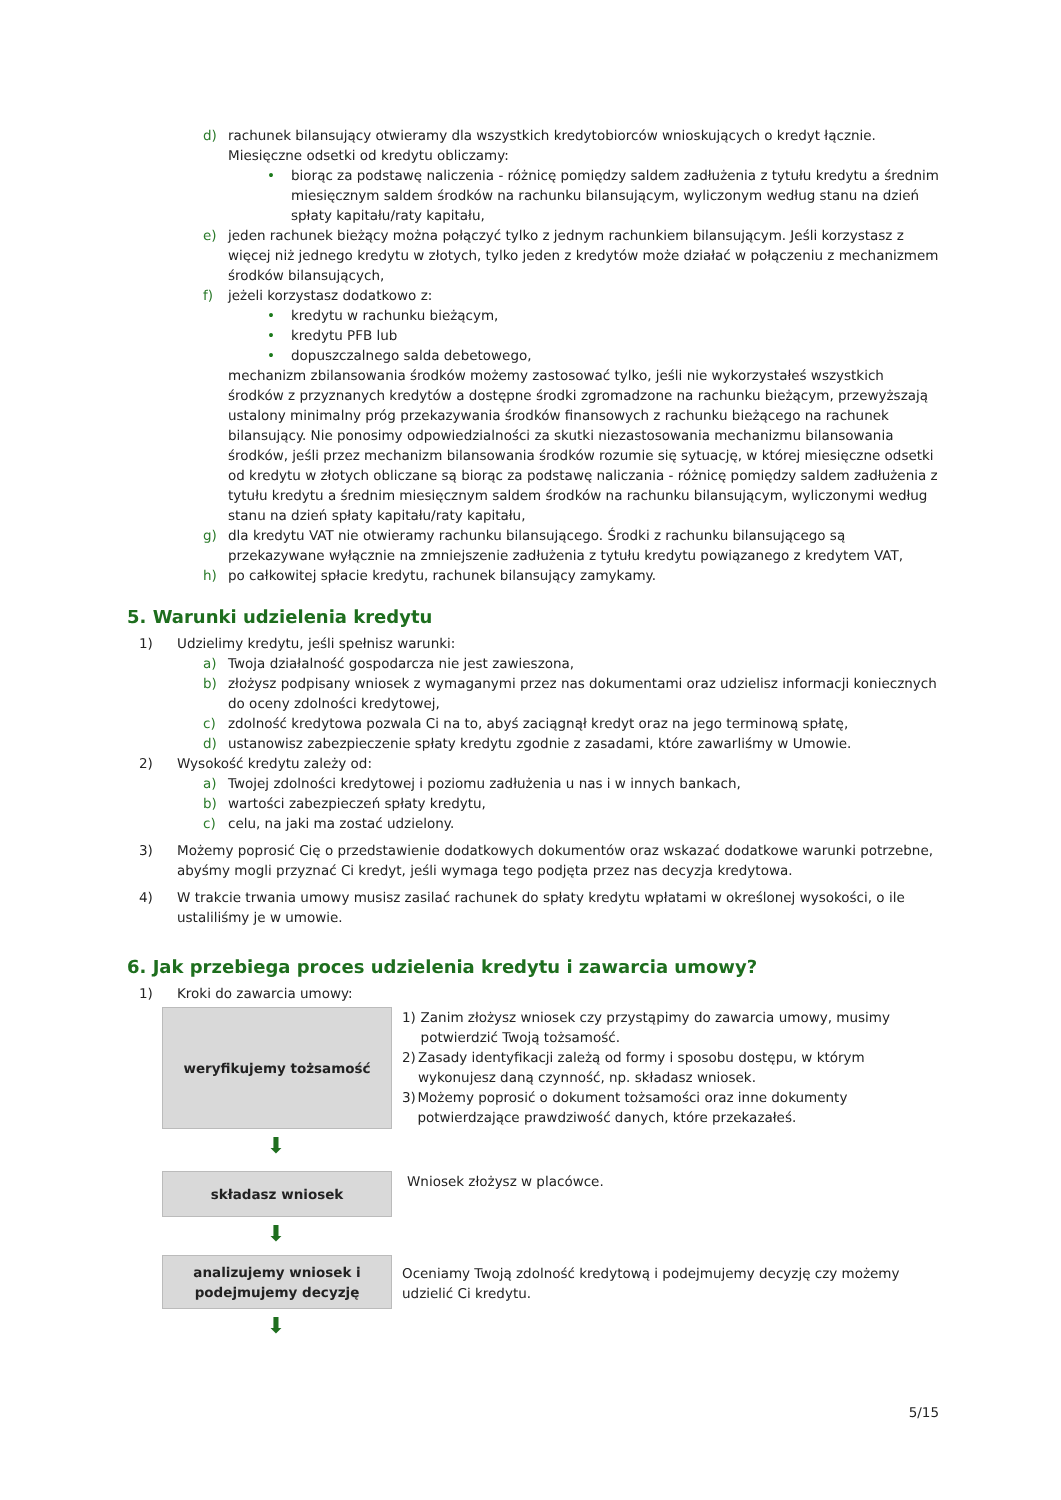d) rachunek bilansujący otwieramy dla wszystkich kredytobiorców wnioskujących o kredyt łącznie. Miesięczne odsetki od kredytu obliczamy:
• biorąc za podstawę naliczenia - różnicę pomiędzy saldem zadłużenia z tytułu kredytu a średnim miesięcznym saldem środków na rachunku bilansującym, wyliczonym według stanu na dzień spłaty kapitału/raty kapitału,
e) jeden rachunek bieżący można połączyć tylko z jednym rachunkiem bilansującym. Jeśli korzystasz z więcej niż jednego kredytu w złotych, tylko jeden z kredytów może działać w połączeniu z mechanizmem środków bilansujących,
f) jeżeli korzystasz dodatkowo z:
• kredytu w rachunku bieżącym,
• kredytu PFB lub
• dopuszczalnego salda debetowego,
mechanizm zbilansowania środków możemy zastosować tylko, jeśli nie wykorzystałeś wszystkich środków z przyznanych kredytów a dostępne środki zgromadzone na rachunku bieżącym, przewyższają ustalony minimalny próg przekazywania środków finansowych z rachunku bieżącego na rachunek bilansujący. Nie ponosimy odpowiedzialności za skutki niezastosowania mechanizmu bilansowania środków, jeśli przez mechanizm bilansowania środków rozumie się sytuację, w której miesięczne odsetki od kredytu w złotych obliczane są biorąc za podstawę naliczania - różnicę pomiędzy saldem zadłużenia z tytułu kredytu a średnim miesięcznym saldem środków na rachunku bilansującym, wyliczonymi według stanu na dzień spłaty kapitału/raty kapitału,
g) dla kredytu VAT nie otwieramy rachunku bilansującego. Środki z rachunku bilansującego są przekazywane wyłącznie na zmniejszenie zadłużenia z tytułu kredytu powiązanego z kredytem VAT,
h) po całkowitej spłacie kredytu, rachunek bilansujący zamykamy.
5. Warunki udzielenia kredytu
1) Udzielimy kredytu, jeśli spełnisz warunki:
a) Twoja działalność gospodarcza nie jest zawieszona,
b) złożysz podpisany wniosek z wymaganymi przez nas dokumentami oraz udzielisz informacji koniecznych do oceny zdolności kredytowej,
c) zdolność kredytowa pozwala Ci na to, abyś zaciągnął kredyt oraz na jego terminową spłatę,
d) ustanowisz zabezpieczenie spłaty kredytu zgodnie z zasadami, które zawarliśmy w Umowie.
2) Wysokość kredytu zależy od:
a) Twojej zdolności kredytowej i poziomu zadłużenia u nas i w innych bankach,
b) wartości zabezpieczeń spłaty kredytu,
c) celu, na jaki ma zostać udzielony.
3) Możemy poprosić Cię o przedstawienie dodatkowych dokumentów oraz wskazać dodatkowe warunki potrzebne, abyśmy mogli przyznać Ci kredyt, jeśli wymaga tego podjęta przez nas decyzja kredytowa.
4) W trakcie trwania umowy musisz zasilać rachunek do spłaty kredytu wpłatami w określonej wysokości, o ile ustaliliśmy je w umowie.
6. Jak przebiega proces udzielenia kredytu i zawarcia umowy?
1) Kroki do zawarcia umowy:
weryfikujemy tożsamość
1) Zanim złożysz wniosek czy przystąpimy do zawarcia umowy, musimy potwierdzić Twoją tożsamość.
2) Zasady identyfikacji zależą od formy i sposobu dostępu, w którym wykonujesz daną czynność, np. składasz wniosek.
3) Możemy poprosić o dokument tożsamości oraz inne dokumenty potwierdzające prawdziwość danych, które przekazałeś.
⬇
składasz wniosek
Wniosek złożysz w placówce.
⬇
analizujemy wniosek i
podejmujemy decyzję
Oceniamy Twoją zdolność kredytową i podejmujemy decyzję czy możemy udzielić Ci kredytu.
⬇
5/15